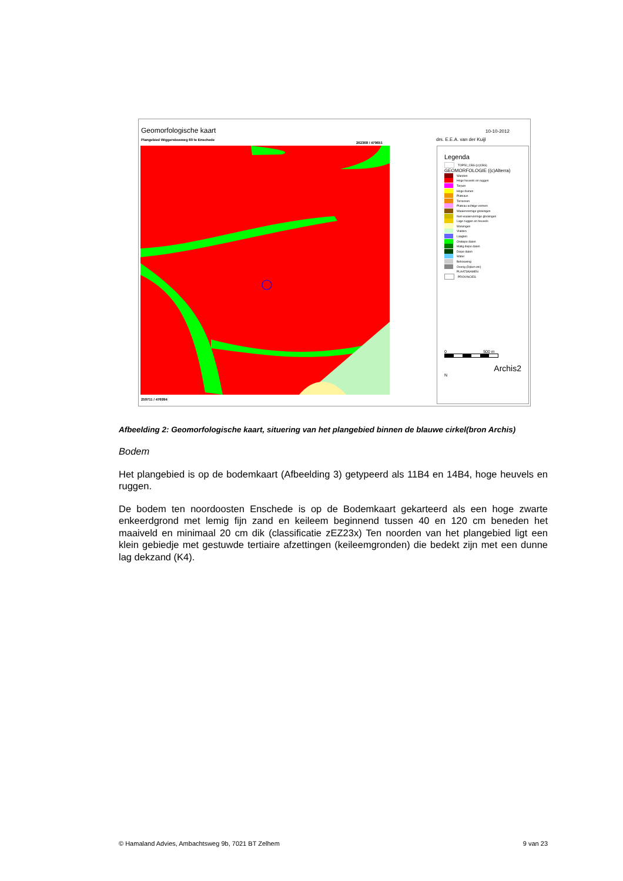Geomorfologische kaart
Plangebied Wiggersbosweg 60 te Enschede
262368 / 479651
10-10-2012
drs. E.E.A. van der Kuijl
259711 / 476994
Legenda
TOP50_CBS ((c)CBS)
GEOMORFOLOGIE ((c)Alterra)
Wanden
Hoge heuvels en ruggen
Terpen
Hoge duinen
Plateaus
Terrassen
Plateau-achtige vormen
Waaiervormige glooiingen
Niet-waaiervormige glooiingen
Lage ruggen en heuvels
Welvingen
Vlakten
Laagten
Ondiepe dalen
Matig diepe dalen
Diepe dalen
Water
Bebouwing
Overig (Dijken etc)
PLAATSNAMEN
PROVINCIES
0 500 m
Archis2
N
Afbeelding 2: Geomorfologische kaart, situering van het plangebied binnen de blauwe cirkel(bron Archis)
Bodem
Het plangebied is op de bodemkaart (Afbeelding 3) getypeerd als 11B4 en 14B4, hoge heuvels en ruggen.
De bodem ten noordoosten Enschede is op de Bodemkaart gekarteerd als een hoge zwarte enkeerdgrond met lemig fijn zand en keileem beginnend tussen 40 en 120 cm beneden het maaiveld en minimaal 20 cm dik (classificatie zEZ23x) Ten noorden van het plangebied ligt een klein gebiedje met gestuwde tertiaire afzettingen (keileemgronden) die bedekt zijn met een dunne lag dekzand (K4).
© Hamaland Advies, Ambachtsweg 9b, 7021 BT Zelhem 9 van 23